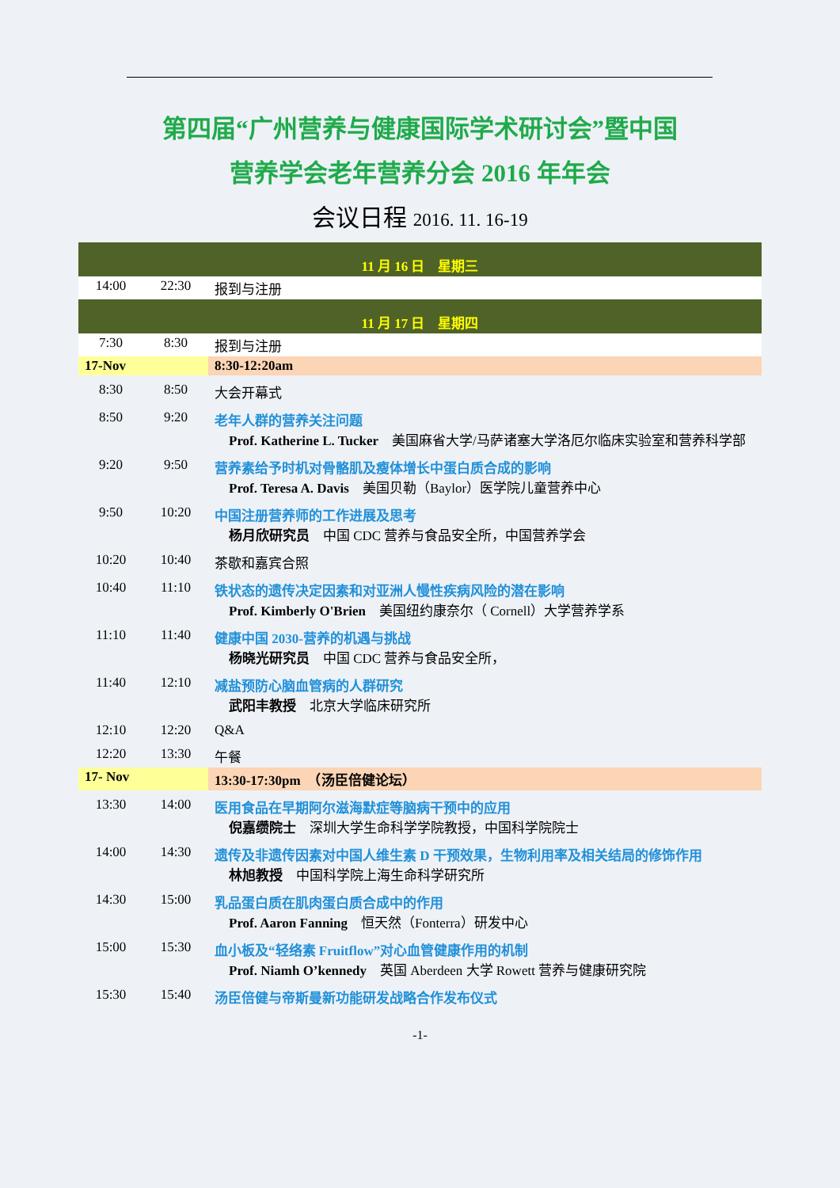第四届“广州营养与健康国际学术研讨会”暨中国
营养学会老年营养分会 2016 年年会
会议日程 2016. 11. 16-19
| 11 月 16 日 星期三 | | |
| 14:00 | 22:30 | 报到与注册 |
| 11 月 17 日 星期四 | | |
| 7:30 | 8:30 | 报到与注册 |
| 17-Nov | | 8:30-12:20am |
| 8:30 | 8:50 | 大会开幕式 |
| 8:50 | 9:20 | 老年人群的营养关注问题 Prof. Katherine L. Tucker 美国麻省大学/马萨诸塞大学洛厄尔临床实验室和营养科学部 |
| 9:20 | 9:50 | 营养素给予时机对骨骼肌及瘦体增长中蛋白质合成的影响 Prof. Teresa A. Davis 美国贝勒（Baylor）医学院儿童营养中心 |
| 9:50 | 10:20 | 中国注册营养师的工作进展及思考 杨月欣研究员 中国 CDC 营养与食品安全所，中国营养学会 |
| 10:20 | 10:40 | 茶歇和嘉宾合照 |
| 10:40 | 11:10 | 铁状态的遗传决定因素和对亚洲人慢性疾病风险的潜在影响 Prof. Kimberly O'Brien 美国纽约康奈尔（ Cornell）大学营养学系 |
| 11:10 | 11:40 | 健康中国 2030-营养的机遇与挑战 杨晓光研究员 中国 CDC 营养与食品安全所， |
| 11:40 | 12:10 | 减盐预防心脑血管病的人群研究 武阳丰教授 北京大学临床研究所 |
| 12:10 | 12:20 | Q&A |
| 12:20 | 13:30 | 午餐 |
| 17- Nov | | 13:30-17:30pm （汤臣倍健论坛） |
| 13:30 | 14:00 | 医用食品在早期阿尔滋海默症等脑病干预中的应用 倪嘉缵院士 深圳大学生命科学学院教授，中国科学院院士 |
| 14:00 | 14:30 | 遗传及非遗传因素对中国人维生素 D 干预效果，生物利用率及相关结局的修饰作用 林旭教授 中国科学院上海生命科学研究所 |
| 14:30 | 15:00 | 乳品蛋白质在肌肉蛋白质合成中的作用 Prof. Aaron Fanning 恒天然（Fonterra）研发中心 |
| 15:00 | 15:30 | 血小板及“轻络素 Fruitflow”对心血管健康作用的机制 Prof. Niamh O’kennedy 英国 Aberdeen 大学 Rowett 营养与健康研究院 |
| 15:30 | 15:40 | 汤臣倍健与帝斯曼新功能研发战略合作发布仪式 |
-1-